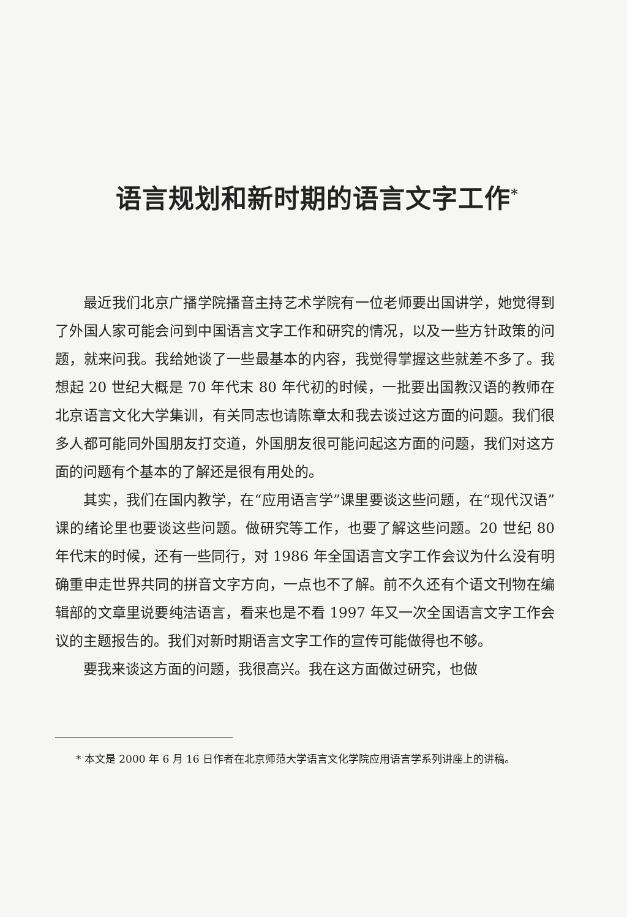语言规划和新时期的语言文字工作<sup>*</sup>
最近我们北京广播学院播音主持艺术学院有一位老师要出国讲学，她觉得到了外国人家可能会问到中国语言文字工作和研究的情况，以及一些方针政策的问题，就来问我。我给她谈了一些最基本的内容，我觉得掌握这些就差不多了。我想起 20 世纪大概是 70 年代末 80 年代初的时候，一批要出国教汉语的教师在北京语言文化大学集训，有关同志也请陈章太和我去谈过这方面的问题。我们很多人都可能同外国朋友打交道，外国朋友很可能问起这方面的问题，我们对这方面的问题有个基本的了解还是很有用处的。
其实，我们在国内教学，在“应用语言学”课里要谈这些问题，在“现代汉语”课的绪论里也要谈这些问题。做研究等工作，也要了解这些问题。20 世纪 80 年代末的时候，还有一些同行，对 1986 年全国语言文字工作会议为什么没有明确重申走世界共同的拼音文字方向，一点也不了解。前不久还有个语文刊物在编辑部的文章里说要纯洁语言，看来也是不看 1997 年又一次全国语言文字工作会议的主题报告的。我们对新时期语言文字工作的宣传可能做得也不够。
要我来谈这方面的问题，我很高兴。我在这方面做过研究，也做
* 本文是 2000 年 6 月 16 日作者在北京师范大学语言文化学院应用语言学系列讲座上的讲稿。